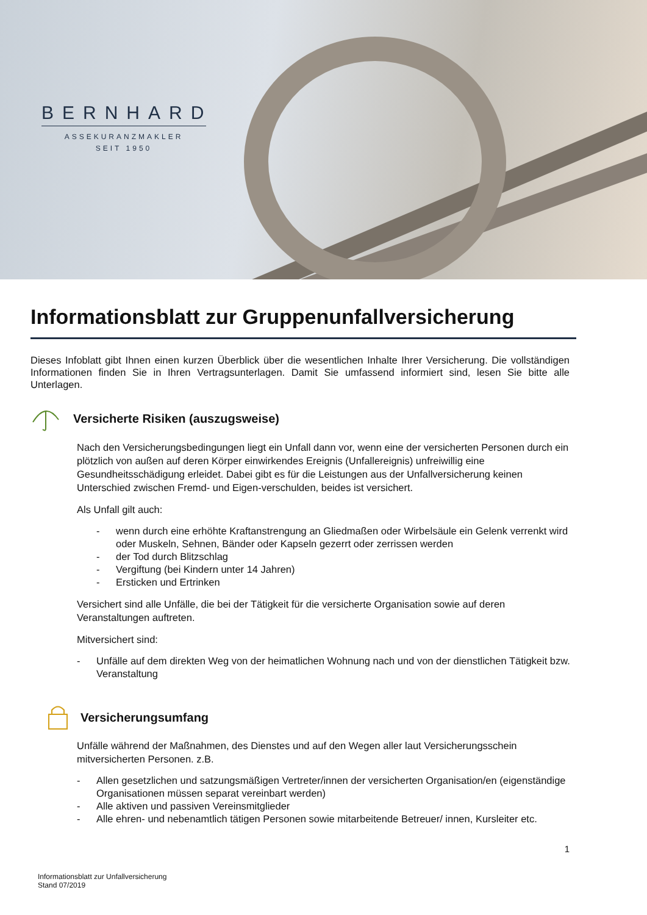BERNHARD
ASSEKURANZMAKLER
SEIT 1950
Informationsblatt zur Gruppenunfallversicherung
Dieses Infoblatt gibt Ihnen einen kurzen Überblick über die wesentlichen Inhalte Ihrer Versicherung. Die vollständigen Informationen finden Sie in Ihren Vertragsunterlagen. Damit Sie umfassend informiert sind, lesen Sie bitte alle Unterlagen.
Versicherte Risiken (auszugsweise)
Nach den Versicherungsbedingungen liegt ein Unfall dann vor, wenn eine der versicherten Personen durch ein plötzlich von außen auf deren Körper einwirkendes Ereignis (Unfallereignis) unfreiwillig eine Gesundheitsschädigung erleidet. Dabei gibt es für die Leistungen aus der Unfallversicherung keinen Unterschied zwischen Fremd- und Eigen-verschulden, beides ist versichert.
Als Unfall gilt auch:
- wenn durch eine erhöhte Kraftanstrengung an Gliedmaßen oder Wirbelsäule ein Gelenk verrenkt wird oder Muskeln, Sehnen, Bänder oder Kapseln gezerrt oder zerrissen werden
- der Tod durch Blitzschlag
- Vergiftung (bei Kindern unter 14 Jahren)
- Ersticken und Ertrinken
Versichert sind alle Unfälle, die bei der Tätigkeit für die versicherte Organisation sowie auf deren Veranstaltungen auftreten.
Mitversichert sind:
- Unfälle auf dem direkten Weg von der heimatlichen Wohnung nach und von der dienstlichen Tätigkeit bzw. Veranstaltung
Versicherungsumfang
Unfälle während der Maßnahmen, des Dienstes und auf den Wegen aller laut Versicherungsschein mitversicherten Personen. z.B.
- Allen gesetzlichen und satzungsmäßigen Vertreter/innen der versicherten Organisation/en (eigenständige Organisationen müssen separat vereinbart werden)
- Alle aktiven und passiven Vereinsmitglieder
- Alle ehren- und nebenamtlich tätigen Personen sowie mitarbeitende Betreuer/ innen, Kursleiter etc.
1
Informationsblatt zur Unfallversicherung
Stand 07/2019